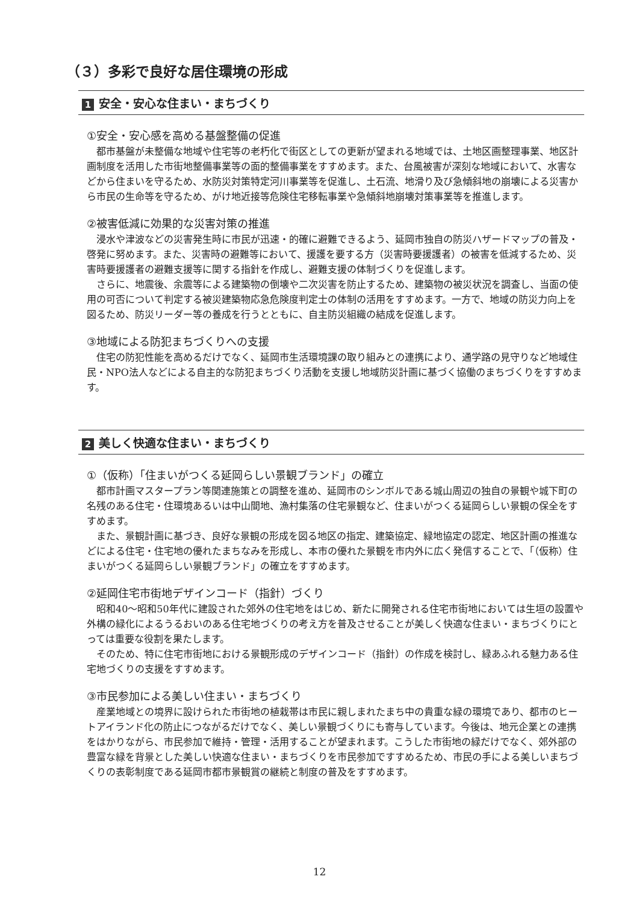（３）多彩で良好な居住環境の形成
1 安全・安心な住まい・まちづくり
①安全・安心感を高める基盤整備の促進
都市基盤が未整備な地域や住宅等の老朽化で街区としての更新が望まれる地域では、土地区画整理事業、地区計画制度を活用した市街地整備事業等の面的整備事業をすすめます。また、台風被害が深刻な地域において、水害などから住まいを守るため、水防災対策特定河川事業等を促進し、土石流、地滑り及び急傾斜地の崩壊による災害から市民の生命等を守るため、がけ地近接等危険住宅移転事業や急傾斜地崩壊対策事業等を推進します。
②被害低減に効果的な災害対策の推進
浸水や津波などの災害発生時に市民が迅速・的確に避難できるよう、延岡市独自の防災ハザードマップの普及・啓発に努めます。また、災害時の避難等において、援護を要する方（災害時要援護者）の被害を低減するため、災害時要援護者の避難支援等に関する指針を作成し、避難支援の体制づくりを促進します。
さらに、地震後、余震等による建築物の倒壊や二次災害を防止するため、建築物の被災状況を調査し、当面の使用の可否について判定する被災建築物応急危険度判定士の体制の活用をすすめます。一方で、地域の防災力向上を図るため、防災リーダー等の養成を行うとともに、自主防災組織の結成を促進します。
③地域による防犯まちづくりへの支援
住宅の防犯性能を高めるだけでなく、延岡市生活環境課の取り組みとの連携により、通学路の見守りなど地域住民・NPO法人などによる自主的な防犯まちづくり活動を支援し地域防災計画に基づく協働のまちづくりをすすめます。
2 美しく快適な住まい・まちづくり
①（仮称）「住まいがつくる延岡らしい景観ブランド」の確立
都市計画マスタープラン等関連施策との調整を進め、延岡市のシンボルである城山周辺の独自の景観や城下町の名残のある住宅・住環境あるいは中山間地、漁村集落の住宅景観など、住まいがつくる延岡らしい景観の保全をすすめます。
また、景観計画に基づき、良好な景観の形成を図る地区の指定、建築協定、緑地協定の認定、地区計画の推進などによる住宅・住宅地の優れたまちなみを形成し、本市の優れた景観を市内外に広く発信することで、「（仮称）住まいがつくる延岡らしい景観ブランド」の確立をすすめます。
②延岡住宅市街地デザインコード（指針）づくり
昭和40～昭和50年代に建設された郊外の住宅地をはじめ、新たに開発される住宅市街地においては生垣の設置や外構の緑化によるうるおいのある住宅地づくりの考え方を普及させることが美しく快適な住まい・まちづくりにとっては重要な役割を果たします。
そのため、特に住宅市街地における景観形成のデザインコード（指針）の作成を検討し、緑あふれる魅力ある住宅地づくりの支援をすすめます。
③市民参加による美しい住まい・まちづくり
産業地域との境界に設けられた市街地の植栽帯は市民に親しまれたまち中の貴重な緑の環境であり、都市のヒートアイランド化の防止につながるだけでなく、美しい景観づくりにも寄与しています。今後は、地元企業との連携をはかりながら、市民参加で維持・管理・活用することが望まれます。こうした市街地の緑だけでなく、郊外部の豊富な緑を背景とした美しい快適な住まい・まちづくりを市民参加ですすめるため、市民の手による美しいまちづくりの表彰制度である延岡市都市景観賞の継続と制度の普及をすすめます。
12